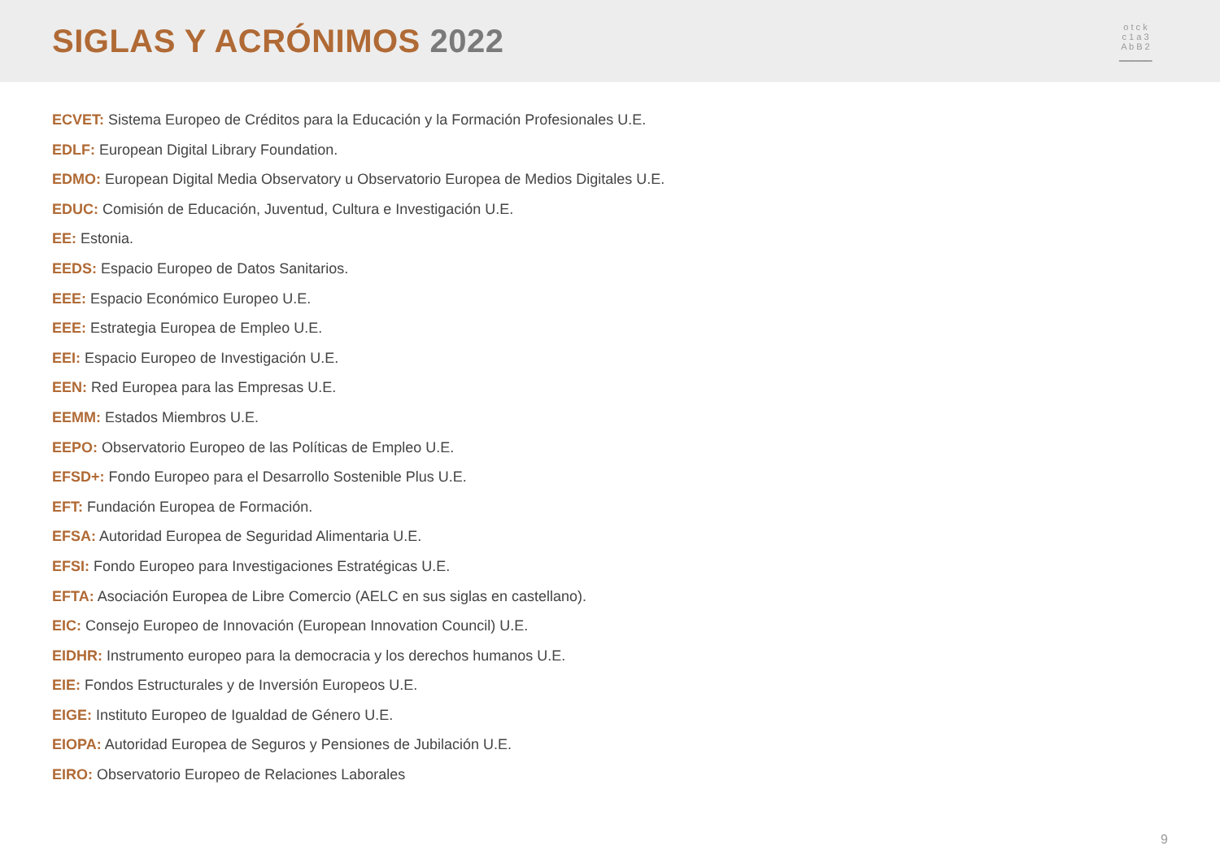SIGLAS Y ACRÓNIMOS 2022
o t c k
c 1 a 3
A b B 2
▁▁▁▁▁
ECVET: Sistema Europeo de Créditos para la Educación y la Formación Profesionales U.E.
EDLF: European Digital Library Foundation.
EDMO: European Digital Media Observatory u Observatorio Europea de Medios Digitales U.E.
EDUC: Comisión de Educación, Juventud, Cultura e Investigación U.E.
EE: Estonia.
EEDS: Espacio Europeo de Datos Sanitarios.
EEE: Espacio Económico Europeo U.E.
EEE: Estrategia Europea de Empleo U.E.
EEI: Espacio Europeo de Investigación U.E.
EEN: Red Europea para las Empresas U.E.
EEMM: Estados Miembros U.E.
EEPO: Observatorio Europeo de las Políticas de Empleo U.E.
EFSD+: Fondo Europeo para el Desarrollo Sostenible Plus U.E.
EFT: Fundación Europea de Formación.
EFSA: Autoridad Europea de Seguridad Alimentaria U.E.
EFSI: Fondo Europeo para Investigaciones Estratégicas U.E.
EFTA: Asociación Europea de Libre Comercio (AELC en sus siglas en castellano).
EIC: Consejo Europeo de Innovación (European Innovation Council) U.E.
EIDHR: Instrumento europeo para la democracia y los derechos humanos U.E.
EIE: Fondos Estructurales y de Inversión Europeos U.E.
EIGE: Instituto Europeo de Igualdad de Género U.E.
EIOPA: Autoridad Europea de Seguros y Pensiones de Jubilación U.E.
EIRO: Observatorio Europeo de Relaciones Laborales
9